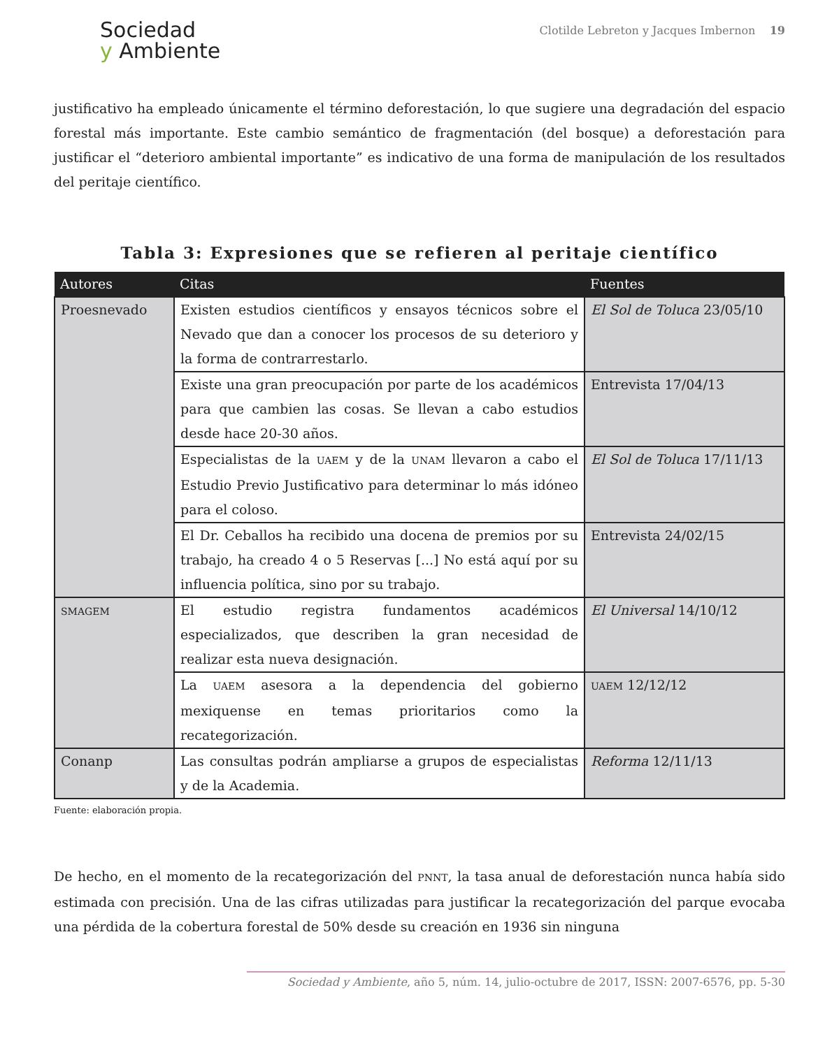Sociedad
y Ambiente
Clotilde Lebreton y Jacques Imbernon 19
justificativo ha empleado únicamente el término deforestación, lo que sugiere una degradación del espacio forestal más importante. Este cambio semántico de fragmentación (del bosque) a deforestación para justificar el “deterioro ambiental importante” es indicativo de una forma de manipulación de los resultados del peritaje científico.
Tabla 3: Expresiones que se refieren al peritaje científico
| Autores | Citas | Fuentes |
| --- | --- | --- |
| Proesnevado | Existen estudios científicos y ensayos técnicos sobre el Nevado que dan a conocer los procesos de su deterioro y la forma de contrarrestarlo. | El Sol de Toluca 23/05/10 |
| | Existe una gran preocupación por parte de los académicos para que cambien las cosas. Se llevan a cabo estudios desde hace 20-30 años. | Entrevista 17/04/13 |
| | Especialistas de la UAEM y de la UNAM llevaron a cabo el Estudio Previo Justificativo para determinar lo más idóneo para el coloso. | El Sol de Toluca 17/11/13 |
| | El Dr. Ceballos ha recibido una docena de premios por su trabajo, ha creado 4 o 5 Reservas [...] No está aquí por su influencia política, sino por su trabajo. | Entrevista 24/02/15 |
| SMAGEM | El estudio registra fundamentos académicos especializados, que describen la gran necesidad de realizar esta nueva designación. | El Universal 14/10/12 |
| | La UAEM asesora a la dependencia del gobierno mexiquense en temas prioritarios como la recategorización. | UAEM 12/12/12 |
| Conanp | Las consultas podrán ampliarse a grupos de especialistas y de la Academia. | Reforma 12/11/13 |
Fuente: elaboración propia.
De hecho, en el momento de la recategorización del PNNT, la tasa anual de deforestación nunca había sido estimada con precisión. Una de las cifras utilizadas para justificar la recategorización del parque evocaba una pérdida de la cobertura forestal de 50% desde su creación en 1936 sin ninguna
Sociedad y Ambiente, año 5, núm. 14, julio-octubre de 2017, ISSN: 2007-6576, pp. 5-30